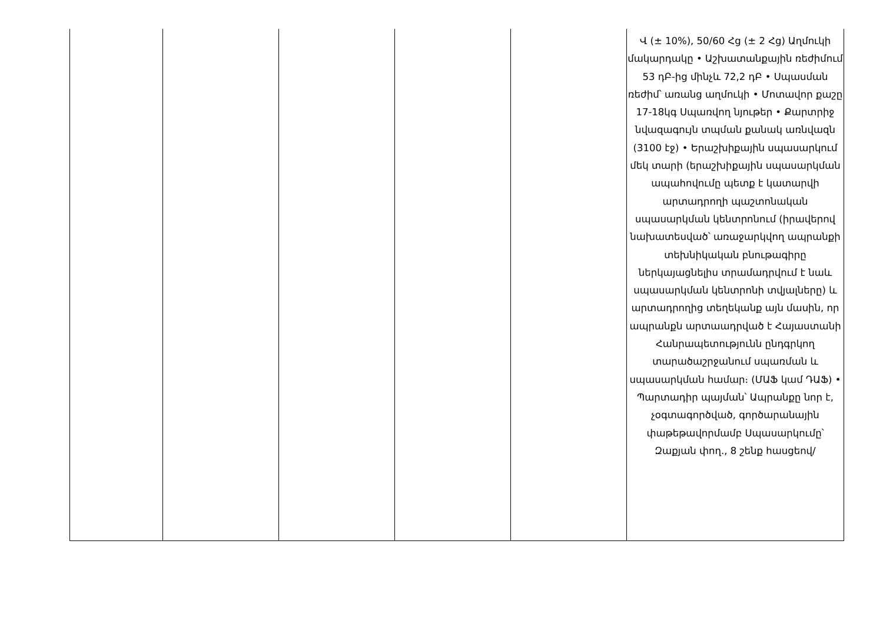| | | | | | Վ (± 10%), 50/60 Հց (± 2 Հց) Աղմուկի մակարդակը • Աշխատանքային ռեժիմում 53 դԲ-ից մինչև 72,2 դԲ • Սպասման ռեժիմ՝ առանց աղմուկի • Մոտավոր քաշը 17-18կգ Սպառվող նյութեր • Քարտրիջ նվազագույն տպման քանակ առնվազն (3100 էջ) • Երաշխիքային սպասարկում մեկ տարի (երաշխիքային սպասարկման ապահովումը պետք է կատարվի արտադրողի պաշտոնական սպասարկման կենտրոնում (իրավերով նախատեսված՝ առաջարկվող ապրանքի տեխնիկական բնութագիրը ներկայացնելիս տրամադրվում է նաև սպասարկման կենտրոնի տվյալները) և արտադրողից տեղեկանք այն մասին, որ ապրանքն արտաադրված է Հայաստանի Հանրապետությունն ընդգրկող տարածաշրջանում սպառման և սպասարկման համար։ (ՄԱՖ կամ ԴԱՖ) • Պարտադիր պայման՝ Ապրանքը նոր է, չօգտագործված, գործարանային փաթեթավորմամբ Սպասարկումը՝ Զաքյան փող., 8 շենք հասցեով/ |